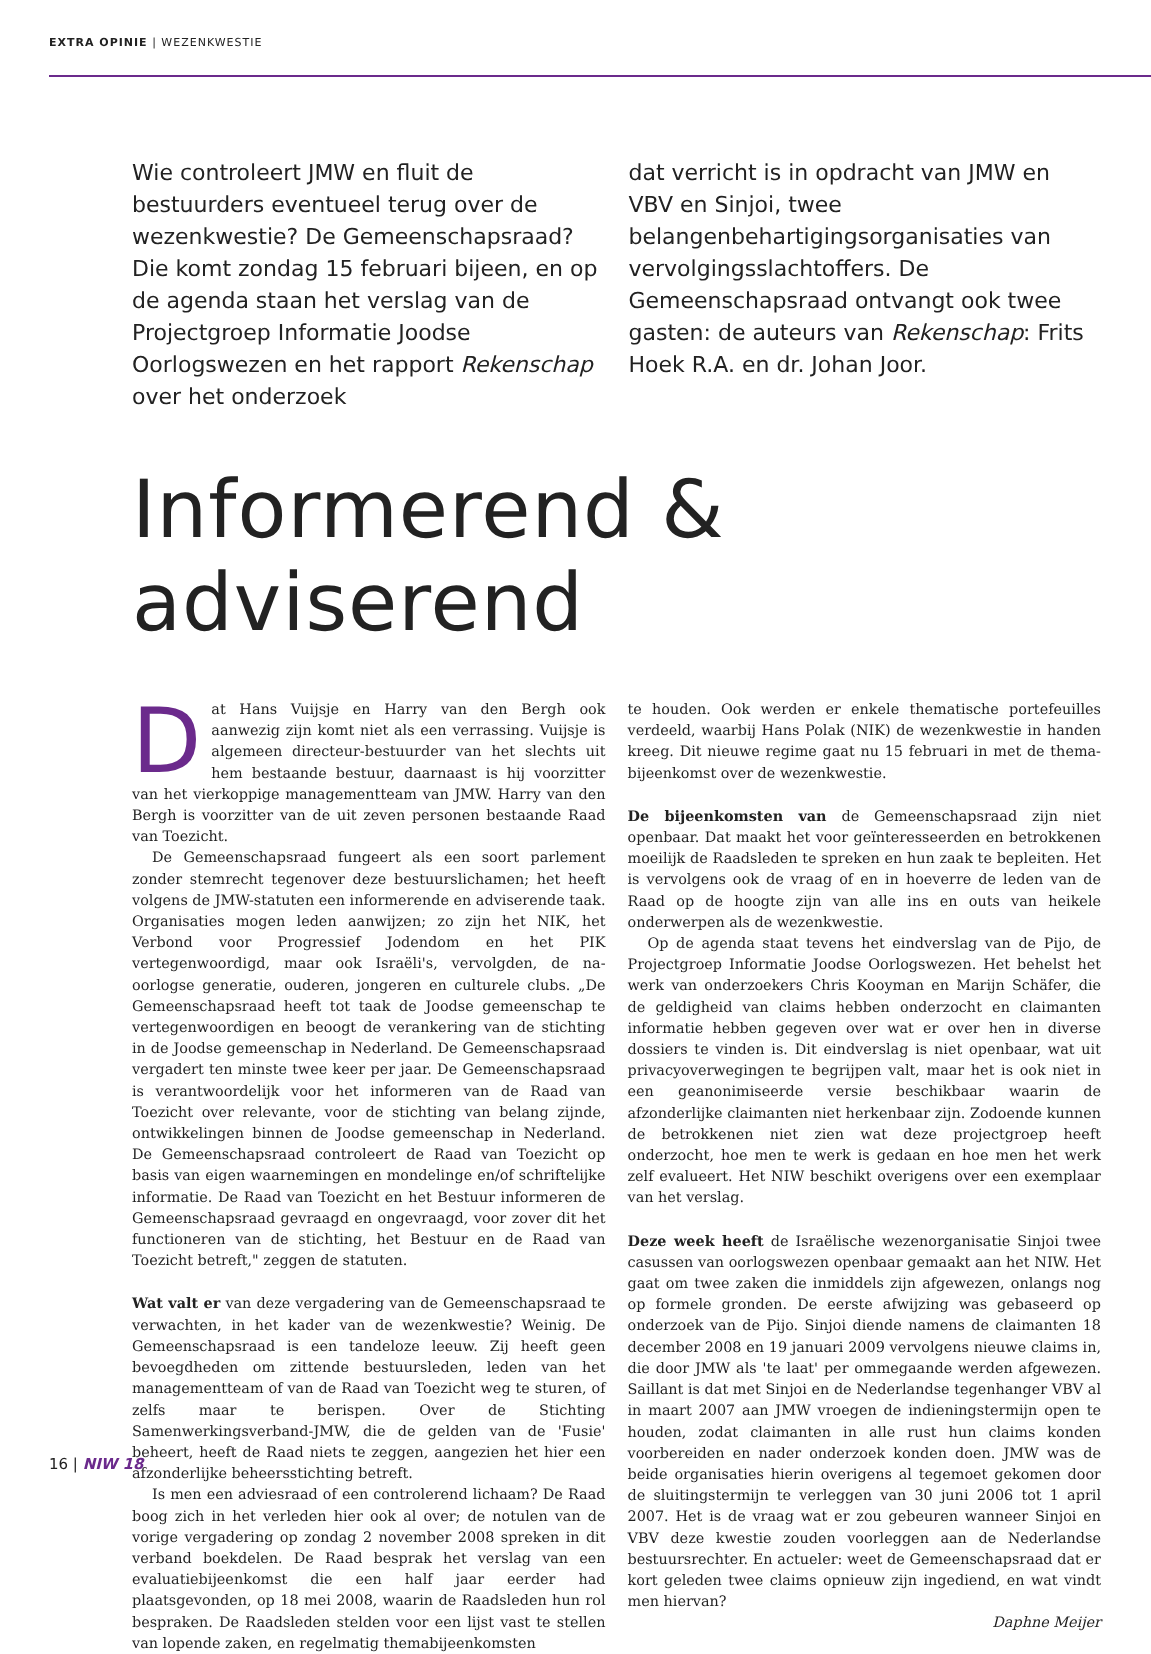EXTRA OPINIE | WEZENKWESTIE
Wie controleert JMW en fluit de bestuurders eventueel terug over de wezenkwestie? De Gemeenschapsraad? Die komt zondag 15 februari bijeen, en op de agenda staan het verslag van de Projectgroep Informatie Joodse Oorlogswezen en het rapport Rekenschap over het onderzoek
dat verricht is in opdracht van JMW en VBV en Sinjoi, twee belangenbehartigingsorganisaties van vervolgingsslachtoffers. De Gemeenschapsraad ontvangt ook twee gasten: de auteurs van Rekenschap: Frits Hoek R.A. en dr. Johan Joor.
Informerend & adviserend
Dat Hans Vuijsje en Harry van den Bergh ook aanwezig zijn komt niet als een verrassing. Vuijsje is algemeen directeur-bestuurder van het slechts uit hem bestaande bestuur, daarnaast is hij voorzitter van het vierkoppige managementteam van JMW. Harry van den Bergh is voorzitter van de uit zeven personen bestaande Raad van Toezicht.
De Gemeenschapsraad fungeert als een soort parlement zonder stemrecht tegenover deze bestuurslichamen; het heeft volgens de JMW-statuten een informerende en adviserende taak. Organisaties mogen leden aanwijzen; zo zijn het NIK, het Verbond voor Progressief Jodendom en het PIK vertegenwoordigd, maar ook Israëli's, vervolgden, de na-oorlogse generatie, ouderen, jongeren en culturele clubs. „De Gemeenschapsraad heeft tot taak de Joodse gemeenschap te vertegenwoordigen en beoogt de verankering van de stichting in de Joodse gemeenschap in Nederland. De Gemeenschapsraad vergadert ten minste twee keer per jaar. De Gemeenschapsraad is verantwoordelijk voor het informeren van de Raad van Toezicht over relevante, voor de stichting van belang zijnde, ontwikkelingen binnen de Joodse gemeenschap in Nederland. De Gemeenschapsraad controleert de Raad van Toezicht op basis van eigen waarnemingen en mondelinge en/of schriftelijke informatie. De Raad van Toezicht en het Bestuur informeren de Gemeenschapsraad gevraagd en ongevraagd, voor zover dit het functioneren van de stichting, het Bestuur en de Raad van Toezicht betreft," zeggen de statuten.
Wat valt er van deze vergadering van de Gemeenschapsraad te verwachten, in het kader van de wezenkwestie? Weinig. De Gemeenschapsraad is een tandeloze leeuw. Zij heeft geen bevoegdheden om zittende bestuursleden, leden van het managementteam of van de Raad van Toezicht weg te sturen, of zelfs maar te berispen. Over de Stichting Samenwerkingsverband-JMW, die de gelden van de 'Fusie' beheert, heeft de Raad niets te zeggen, aangezien het hier een afzonderlijke beheersstichting betreft.
Is men een adviesraad of een controlerend lichaam? De Raad boog zich in het verleden hier ook al over; de notulen van de vorige vergadering op zondag 2 november 2008 spreken in dit verband boekdelen. De Raad besprak het verslag van een evaluatiebijeenkomst die een half jaar eerder had plaatsgevonden, op 18 mei 2008, waarin de Raadsleden hun rol bespraken. De Raadsleden stelden voor een lijst vast te stellen van lopende zaken, en regelmatig themabijeenkomsten
te houden. Ook werden er enkele thematische portefeuilles verdeeld, waarbij Hans Polak (NIK) de wezenkwestie in handen kreeg. Dit nieuwe regime gaat nu 15 februari in met de thema-bijeenkomst over de wezenkwestie.
De bijeenkomsten van de Gemeenschapsraad zijn niet openbaar. Dat maakt het voor geïnteresseerden en betrokkenen moeilijk de Raadsleden te spreken en hun zaak te bepleiten. Het is vervolgens ook de vraag of en in hoeverre de leden van de Raad op de hoogte zijn van alle ins en outs van heikele onderwerpen als de wezenkwestie.
Op de agenda staat tevens het eindverslag van de Pijo, de Projectgroep Informatie Joodse Oorlogswezen. Het behelst het werk van onderzoekers Chris Kooyman en Marijn Schäfer, die de geldigheid van claims hebben onderzocht en claimanten informatie hebben gegeven over wat er over hen in diverse dossiers te vinden is. Dit eindverslag is niet openbaar, wat uit privacyoverwegingen te begrijpen valt, maar het is ook niet in een geanonimiseerde versie beschikbaar waarin de afzonderlijke claimanten niet herkenbaar zijn. Zodoende kunnen de betrokkenen niet zien wat deze projectgroep heeft onderzocht, hoe men te werk is gedaan en hoe men het werk zelf evalueert. Het NIW beschikt overigens over een exemplaar van het verslag.
Deze week heeft de Israëlische wezenorganisatie Sinjoi twee casussen van oorlogswezen openbaar gemaakt aan het NIW. Het gaat om twee zaken die inmiddels zijn afgewezen, onlangs nog op formele gronden. De eerste afwijzing was gebaseerd op onderzoek van de Pijo. Sinjoi diende namens de claimanten 18 december 2008 en 19 januari 2009 vervolgens nieuwe claims in, die door JMW als 'te laat' per ommegaande werden afgewezen. Saillant is dat met Sinjoi en de Nederlandse tegenhanger VBV al in maart 2007 aan JMW vroegen de indieningstermijn open te houden, zodat claimanten in alle rust hun claims konden voorbereiden en nader onderzoek konden doen. JMW was de beide organisaties hierin overigens al tegemoet gekomen door de sluitingstermijn te verleggen van 30 juni 2006 tot 1 april 2007. Het is de vraag wat er zou gebeuren wanneer Sinjoi en VBV deze kwestie zouden voorleggen aan de Nederlandse bestuursrechter. En actueler: weet de Gemeenschapsraad dat er kort geleden twee claims opnieuw zijn ingediend, en wat vindt men hiervan?
Daphne Meijer
16 | NIW 18